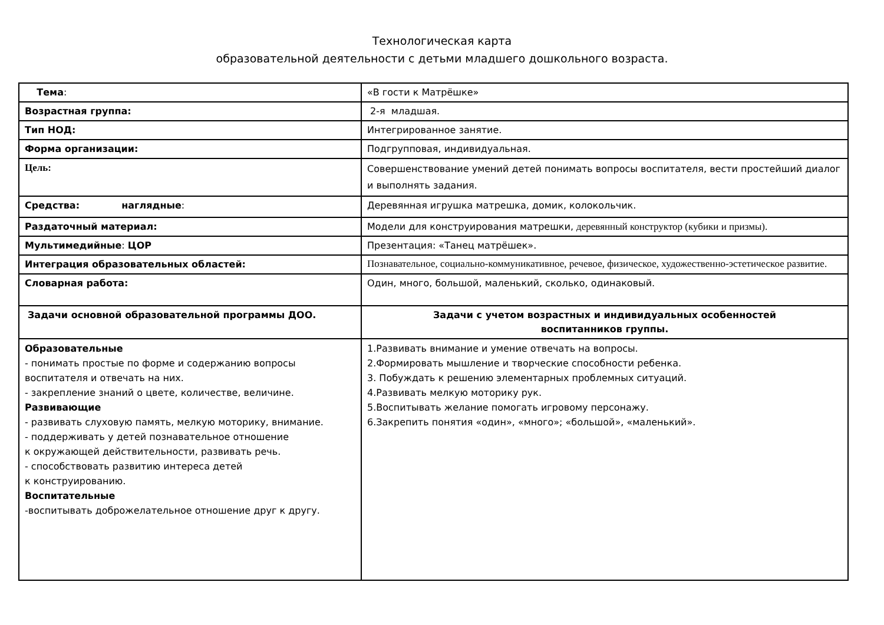Технологическая карта
образовательной деятельности с детьми младшего дошкольного возраста.
| Тема : | «В гости к Матрёшке» |
| Возрастная группа: | 2-я младшая. |
| Тип НОД: | Интегрированное занятие. |
| Форма организации: | Подгрупповая, индивидуальная. |
| Цель: | Совершенствование умений детей понимать вопросы воспитателя, вести простейший диалог и выполнять задания. |
| Средства: наглядные : | Деревянная игрушка матрешка, домик, колокольчик. |
| Раздаточный материал: | Модели для конструирования матрешки, деревянный конструктор (кубики и призмы). |
| Мультимедийные : ЦОР | Презентация: «Танец матрёшек». |
| Интеграция образовательных областей: | Познавательное, социально-коммуникативное, речевое, физическое, художественно-эстетическое развитие. |
| Словарная работа: | Один, много, большой, маленький, сколько, одинаковый. |
| Задачи основной образовательной программы ДОО. | Задачи с учетом возрастных и индивидуальных особенностей воспитанников группы. |
| Образовательные - понимать простые по форме и содержанию вопросы воспитателя и отвечать на них. - закрепление знаний о цвете, количестве, величине. Развивающие - развивать слуховую память, мелкую моторику, внимание. - поддерживать у детей познавательное отношение к окружающей действительности, развивать речь. - способствовать развитию интереса детей к конструированию. Воспитательные -воспитывать доброжелательное отношение друг к другу. | 1.Развивать внимание и умение отвечать на вопросы. 2.Формировать мышление и творческие способности ребенка. 3. Побуждать к решению элементарных проблемных ситуаций. 4.Развивать мелкую моторику рук. 5.Воспитывать желание помогать игровому персонажу. 6.Закрепить понятия «один», «много»; «большой», «маленький». |